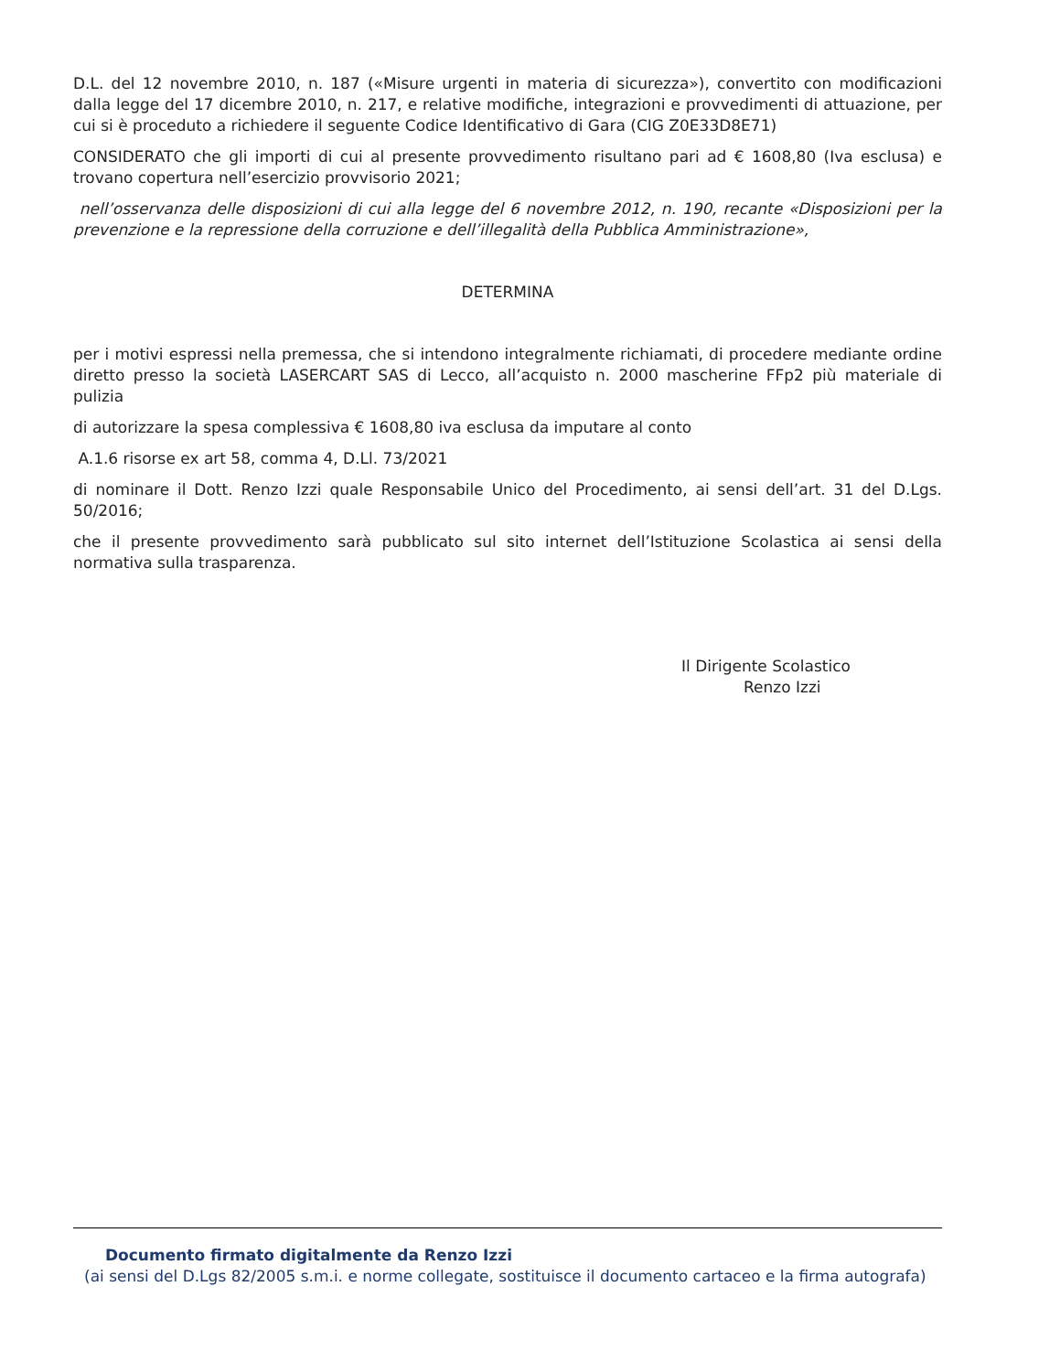D.L. del 12 novembre 2010, n. 187 («Misure urgenti in materia di sicurezza»), convertito con modificazioni dalla legge del 17 dicembre 2010, n. 217, e relative modifiche, integrazioni e provvedimenti di attuazione, per cui si è proceduto a richiedere il seguente Codice Identificativo di Gara (CIG Z0E33D8E71)
CONSIDERATO che gli importi di cui al presente provvedimento risultano pari ad € 1608,80 (Iva esclusa) e trovano copertura nell’esercizio provvisorio 2021;
nell’osservanza delle disposizioni di cui alla legge del 6 novembre 2012, n. 190, recante «Disposizioni per la prevenzione e la repressione della corruzione e dell’illegalità della Pubblica Amministrazione»,
DETERMINA
per i motivi espressi nella premessa, che si intendono integralmente richiamati, di procedere mediante ordine diretto presso la società LASERCART SAS di Lecco, all’acquisto n. 2000 mascherine FFp2 più materiale di pulizia
di autorizzare la spesa complessiva € 1608,80 iva esclusa da imputare al conto
A.1.6 risorse ex art 58, comma 4, D.Ll. 73/2021
di nominare il Dott. Renzo Izzi quale Responsabile Unico del Procedimento, ai sensi dell’art. 31 del D.Lgs. 50/2016;
che il presente provvedimento sarà pubblicato sul sito internet dell’Istituzione Scolastica ai sensi della normativa sulla trasparenza.
Il Dirigente Scolastico
Renzo Izzi
Documento firmato digitalmente da Renzo Izzi
(ai sensi del D.Lgs 82/2005 s.m.i. e norme collegate, sostituisce il documento cartaceo e la firma autografa)